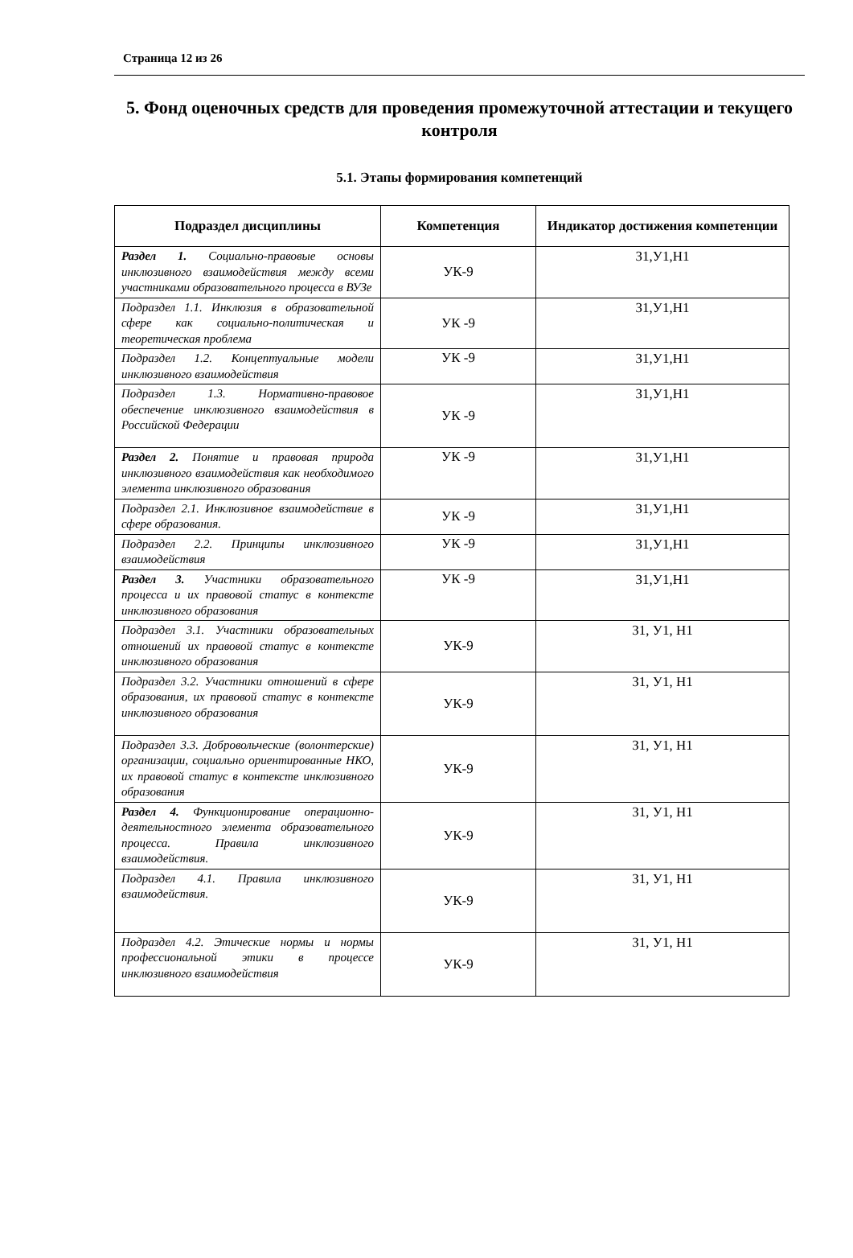Страница 12 из 26
5. Фонд оценочных средств для проведения промежуточной аттестации и текущего контроля
5.1. Этапы формирования компетенций
| Подраздел дисциплины | Компетенция | Индикатор достижения компетенции |
| --- | --- | --- |
| Раздел 1. Социально-правовые основы инклюзивного взаимодействия между всеми участниками образовательного процесса в ВУЗе | УК-9 | З1,У1,Н1 |
| Подраздел 1.1. Инклюзия в образовательной сфере как социально-политическая и теоретическая проблема | УК -9 | З1,У1,Н1 |
| Подраздел 1.2. Концептуальные модели инклюзивного взаимодействия | УК -9 | З1,У1,Н1 |
| Подраздел 1.3. Нормативно-правовое обеспечение инклюзивного взаимодействия в Российской Федерации | УК -9 | З1,У1,Н1 |
| Раздел 2. Понятие и правовая природа инклюзивного взаимодействия как необходимого элемента инклюзивного образования | УК -9 | З1,У1,Н1 |
| Подраздел 2.1. Инклюзивное взаимодействие в сфере образования. | УК -9 | З1,У1,Н1 |
| Подраздел 2.2. Принципы инклюзивного взаимодействия | УК -9 | З1,У1,Н1 |
| Раздел 3. Участники образовательного процесса и их правовой статус в контексте инклюзивного образования | УК -9 | З1,У1,Н1 |
| Подраздел 3.1. Участники образовательных отношений их правовой статус в контексте инклюзивного образования | УК-9 | З1, У1, Н1 |
| Подраздел 3.2. Участники отношений в сфере образования, их правовой статус в контексте инклюзивного образования | УК-9 | З1, У1, Н1 |
| Подраздел 3.3. Добровольческие (волонтерские) организации, социально ориентированные НКО, их правовой статус в контексте инклюзивного образования | УК-9 | З1, У1, Н1 |
| Раздел 4. Функционирование операционно-деятельностного элемента образовательного процесса. Правила инклюзивного взаимодействия. | УК-9 | З1, У1, Н1 |
| Подраздел 4.1. Правила инклюзивного взаимодействия. | УК-9 | З1, У1, Н1 |
| Подраздел 4.2. Этические нормы и нормы профессиональной этики в процессе инклюзивного взаимодействия | УК-9 | З1, У1, Н1 |